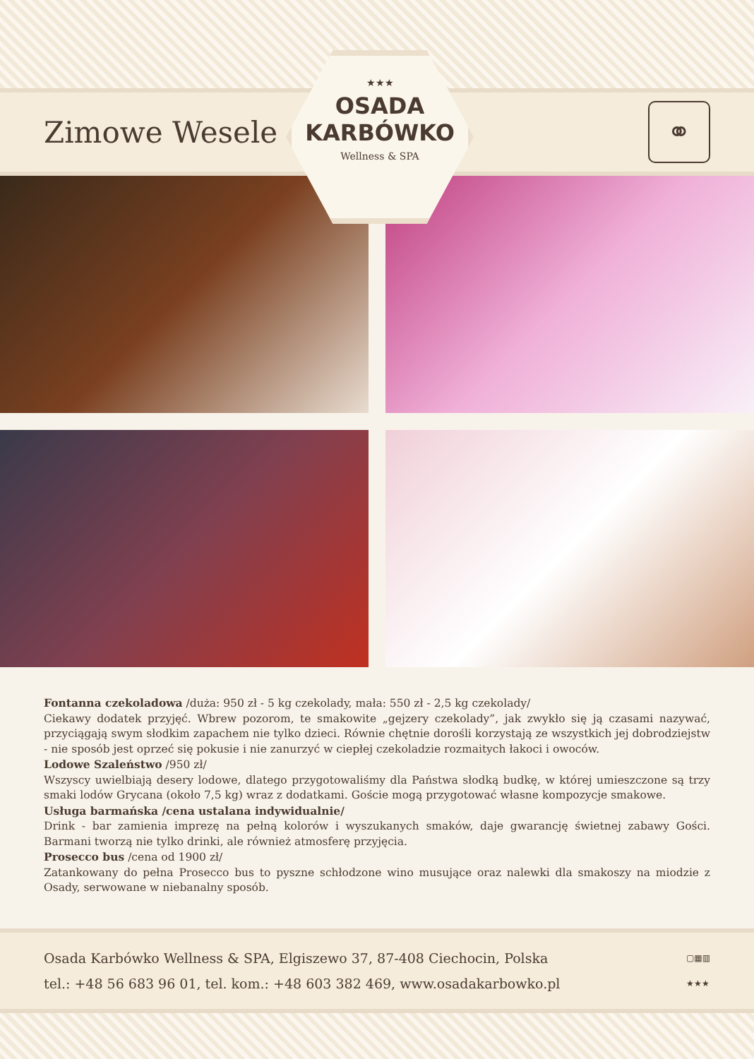Zimowe Wesele
★★★
OSADA
KARBÓWKO
Wellness & SPA
⚭
Fontanna czekoladowa /duża: 950 zł - 5 kg czekolady, mała: 550 zł - 2,5 kg czekolady/
Ciekawy dodatek przyjęć. Wbrew pozorom, te smakowite „gejzery czekolady”, jak zwykło się ją czasami nazywać, przyciągają swym słodkim zapachem nie tylko dzieci. Równie chętnie dorośli korzystają ze wszystkich jej dobrodziejstw - nie sposób jest oprzeć się pokusie i nie zanurzyć w ciepłej czekoladzie rozmaitych łakoci i owoców.
Lodowe Szaleństwo /950 zł/
Wszyscy uwielbiają desery lodowe, dlatego przygotowaliśmy dla Państwa słodką budkę, w której umieszczone są trzy smaki lodów Grycana (około 7,5 kg) wraz z dodatkami. Goście mogą przygotować własne kompozycje smakowe.
Usługa barmańska /cena ustalana indywidualnie/
Drink - bar zamienia imprezę na pełną kolorów i wyszukanych smaków, daje gwarancję świetnej zabawy Gości. Barmani tworzą nie tylko drinki, ale również atmosferę przyjęcia.
Prosecco bus /cena od 1900 zł/
Zatankowany do pełna Prosecco bus to pyszne schłodzone wino musujące oraz nalewki dla smakoszy na miodzie z Osady, serwowane w niebanalny sposób.
Osada Karbówko Wellness & SPA, Elgiszewo 37, 87-408 Ciechocin, Polska
tel.: +48 56 683 96 01, tel. kom.: +48 603 382 469, www.osadakarbowko.pl
▢▦▥
★★★